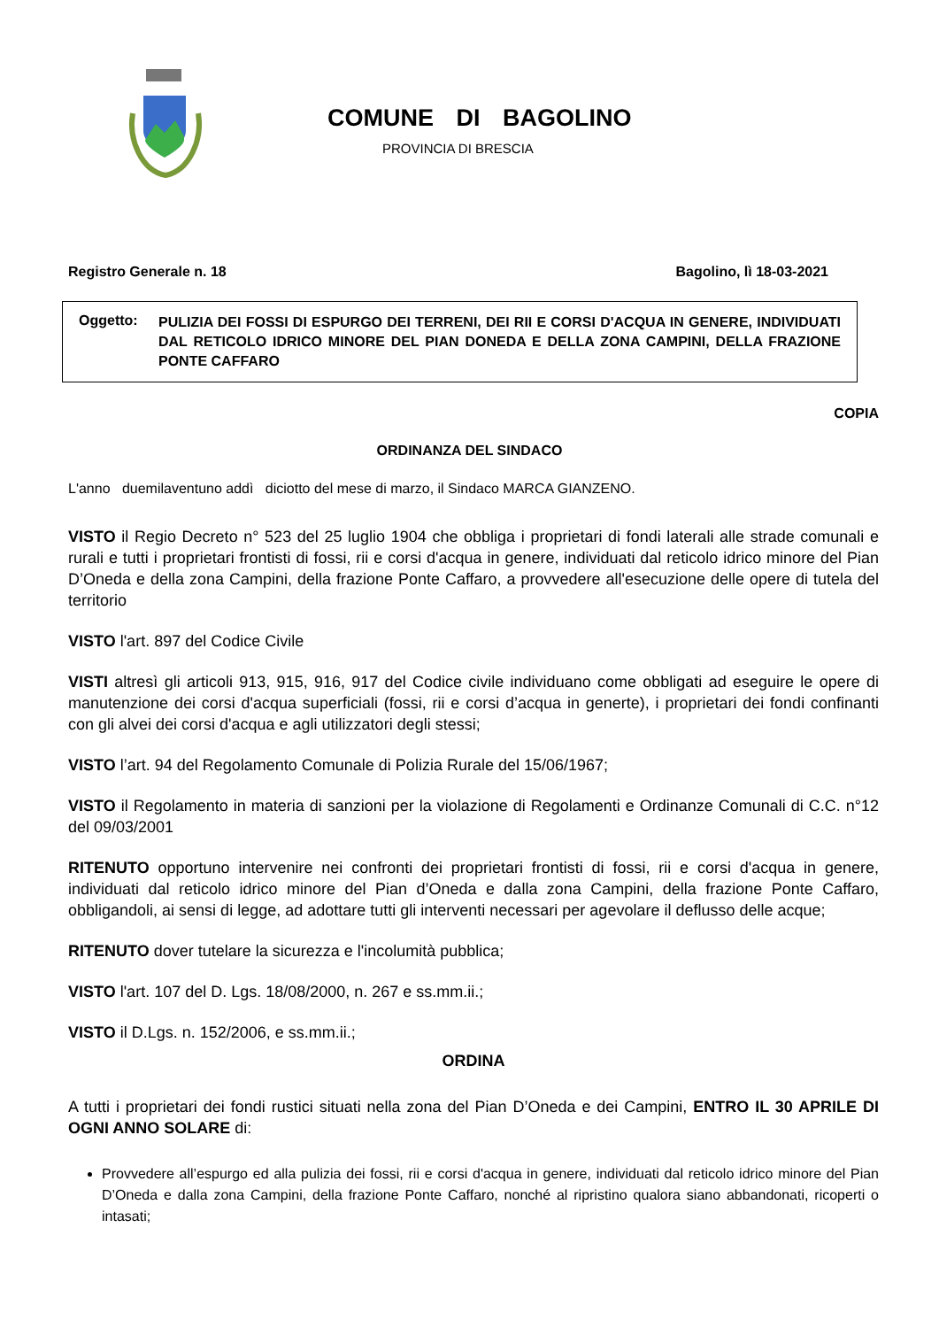COMUNE DI BAGOLINO
PROVINCIA DI BRESCIA
Registro Generale n. 18 Bagolino, lì 18-03-2021
Oggetto:
PULIZIA DEI FOSSI DI ESPURGO DEI TERRENI, DEI RII E CORSI D'ACQUA IN GENERE, INDIVIDUATI DAL RETICOLO IDRICO MINORE DEL PIAN DONEDA E DELLA ZONA CAMPINI, DELLA FRAZIONE PONTE CAFFARO
COPIA
ORDINANZA DEL SINDACO
L'anno duemilaventuno addì diciotto del mese di marzo, il Sindaco MARCA GIANZENO.
VISTO il Regio Decreto n° 523 del 25 luglio 1904 che obbliga i proprietari di fondi laterali alle strade comunali e rurali e tutti i proprietari frontisti di fossi, rii e corsi d'acqua in genere, individuati dal reticolo idrico minore del Pian D’Oneda e della zona Campini, della frazione Ponte Caffaro, a provvedere all'esecuzione delle opere di tutela del territorio
VISTO l'art. 897 del Codice Civile
VISTI altresì gli articoli 913, 915, 916, 917 del Codice civile individuano come obbligati ad eseguire le opere di manutenzione dei corsi d'acqua superficiali (fossi, rii e corsi d’acqua in generte), i proprietari dei fondi confinanti con gli alvei dei corsi d'acqua e agli utilizzatori degli stessi;
VISTO l’art. 94 del Regolamento Comunale di Polizia Rurale del 15/06/1967;
VISTO il Regolamento in materia di sanzioni per la violazione di Regolamenti e Ordinanze Comunali di C.C. n°12 del 09/03/2001
RITENUTO opportuno intervenire nei confronti dei proprietari frontisti di fossi, rii e corsi d'acqua in genere, individuati dal reticolo idrico minore del Pian d’Oneda e dalla zona Campini, della frazione Ponte Caffaro, obbligandoli, ai sensi di legge, ad adottare tutti gli interventi necessari per agevolare il deflusso delle acque;
RITENUTO dover tutelare la sicurezza e l'incolumità pubblica;
VISTO l'art. 107 del D. Lgs. 18/08/2000, n. 267 e ss.mm.ii.;
VISTO il D.Lgs. n. 152/2006, e ss.mm.ii.;
ORDINA
A tutti i proprietari dei fondi rustici situati nella zona del Pian D’Oneda e dei Campini, ENTRO IL 30 APRILE DI OGNI ANNO SOLARE di:
Provvedere all’espurgo ed alla pulizia dei fossi, rii e corsi d'acqua in genere, individuati dal reticolo idrico minore del Pian D’Oneda e dalla zona Campini, della frazione Ponte Caffaro, nonché al ripristino qualora siano abbandonati, ricoperti o intasati;